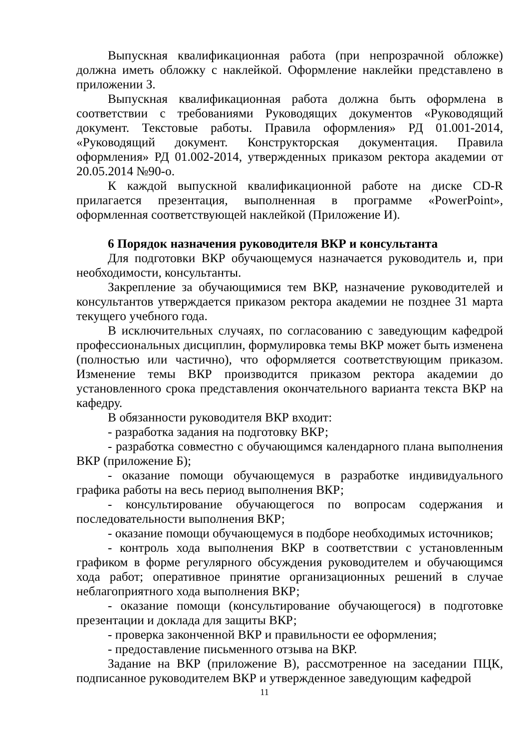Выпускная квалификационная работа (при непрозрачной обложке) должна иметь обложку с наклейкой. Оформление наклейки представлено в приложении З.
Выпускная квалификационная работа должна быть оформлена в соответствии с требованиями Руководящих документов «Руководящий документ. Текстовые работы. Правила оформления» РД 01.001-2014, «Руководящий документ. Конструкторская документация. Правила оформления» РД 01.002-2014, утвержденных приказом ректора академии от 20.05.2014 №90-о.
К каждой выпускной квалификационной работе на диске CD-R прилагается презентация, выполненная в программе «PowerPoint», оформленная соответствующей наклейкой (Приложение И).
6 Порядок назначения руководителя ВКР и консультанта
Для подготовки ВКР обучающемуся назначается руководитель и, при необходимости, консультанты.
Закрепление за обучающимися тем ВКР, назначение руководителей и консультантов утверждается приказом ректора академии не позднее 31 марта текущего учебного года.
В исключительных случаях, по согласованию с заведующим кафедрой профессиональных дисциплин, формулировка темы ВКР может быть изменена (полностью или частично), что оформляется соответствующим приказом. Изменение темы ВКР производится приказом ректора академии до установленного срока представления окончательного варианта текста ВКР на кафедру.
В обязанности руководителя ВКР входит:
- разработка задания на подготовку ВКР;
- разработка совместно с обучающимся календарного плана выполнения ВКР (приложение Б);
- оказание помощи обучающемуся в разработке индивидуального графика работы на весь период выполнения ВКР;
- консультирование обучающегося по вопросам содержания и последовательности выполнения ВКР;
- оказание помощи обучающемуся в подборе необходимых источников;
- контроль хода выполнения ВКР в соответствии с установленным графиком в форме регулярного обсуждения руководителем и обучающимся хода работ; оперативное принятие организационных решений в случае неблагоприятного хода выполнения ВКР;
- оказание помощи (консультирование обучающегося) в подготовке презентации и доклада для защиты ВКР;
- проверка законченной ВКР и правильности ее оформления;
- предоставление письменного отзыва на ВКР.
Задание на ВКР (приложение В), рассмотренное на заседании ПЦК, подписанное руководителем ВКР и утвержденное заведующим кафедрой
11